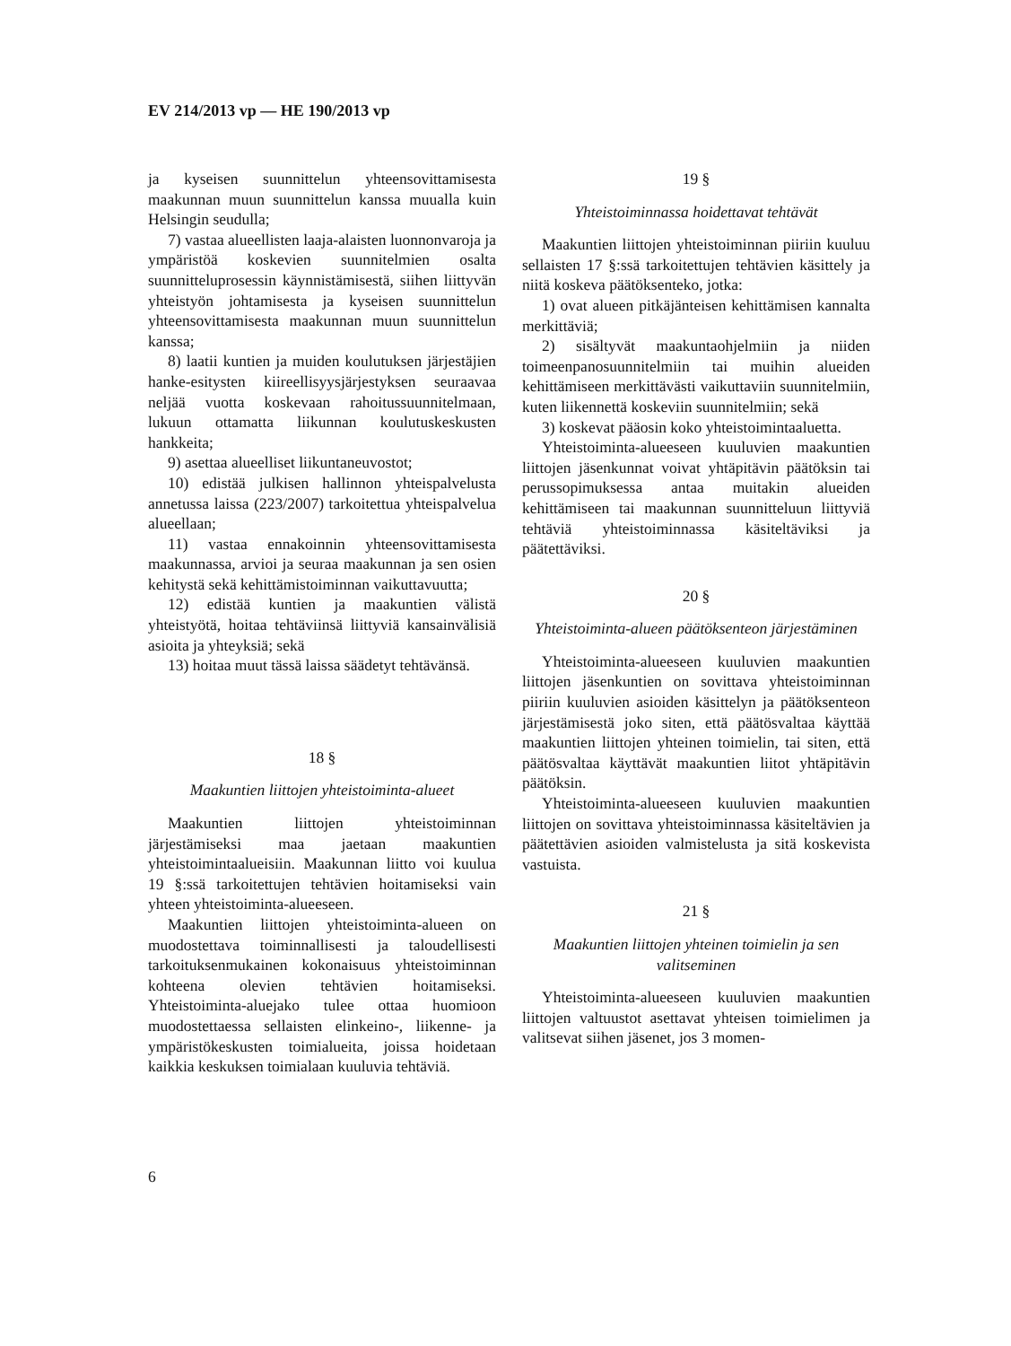EV 214/2013 vp — HE 190/2013 vp
ja kyseisen suunnittelun yhteensovittamisesta maakunnan muun suunnittelun kanssa muualla kuin Helsingin seudulla;
7) vastaa alueellisten laaja-alaisten luonnonvaroja ja ympäristöä koskevien suunnitelmien osalta suunnitteluprosessin käynnistämisestä, siihen liittyvän yhteistyön johtamisesta ja kyseisen suunnittelun yhteensovittamisesta maakunnan muun suunnittelun kanssa;
8) laatii kuntien ja muiden koulutuksen järjestäjien hanke-esitysten kiireellisyysjärjestyksen seuraavaa neljää vuotta koskevaan rahoitussuunnitelmaan, lukuun ottamatta liikunnan koulutuskeskusten hankkeita;
9) asettaa alueelliset liikuntaneuvostot;
10) edistää julkisen hallinnon yhteispalvelusta annetussa laissa (223/2007) tarkoitettua yhteispalvelua alueellaan;
11) vastaa ennakoinnin yhteensovittamisesta maakunnassa, arvioi ja seuraa maakunnan ja sen osien kehitystä sekä kehittämistoiminnan vaikuttavuutta;
12) edistää kuntien ja maakuntien välistä yhteistyötä, hoitaa tehtäviinsä liittyviä kansainvälisiä asioita ja yhteyksiä; sekä
13) hoitaa muut tässä laissa säädetyt tehtävänsä.
18 §
Maakuntien liittojen yhteistoiminta-alueet
Maakuntien liittojen yhteistoiminnan järjestämiseksi maa jaetaan maakuntien yhteistoimintaalueisiin. Maakunnan liitto voi kuulua 19 §:ssä tarkoitettujen tehtävien hoitamiseksi vain yhteen yhteistoiminta-alueeseen.
Maakuntien liittojen yhteistoiminta-alueen on muodostettava toiminnallisesti ja taloudellisesti tarkoituksenmukainen kokonaisuus yhteistoiminnan kohteena olevien tehtävien hoitamiseksi. Yhteistoiminta-aluejako tulee ottaa huomioon muodostettaessa sellaisten elinkeino-, liikenne- ja ympäristökeskusten toimialueita, joissa hoidetaan kaikkia keskuksen toimialaan kuuluvia tehtäviä.
19 §
Yhteistoiminnassa hoidettavat tehtävät
Maakuntien liittojen yhteistoiminnan piiriin kuuluu sellaisten 17 §:ssä tarkoitettujen tehtävien käsittely ja niitä koskeva päätöksenteko, jotka:
1) ovat alueen pitkäjänteisen kehittämisen kannalta merkittäviä;
2) sisältyvät maakuntaohjelmiin ja niiden toimeenpanosuunnitelmiin tai muihin alueiden kehittämiseen merkittävästi vaikuttaviin suunnitelmiin, kuten liikennettä koskeviin suunnitelmiin; sekä
3) koskevat pääosin koko yhteistoimintaaluetta.
Yhteistoiminta-alueeseen kuuluvien maakuntien liittojen jäsenkunnat voivat yhtäpitävin päätöksin tai perussopimuksessa antaa muitakin alueiden kehittämiseen tai maakunnan suunnitteluun liittyviä tehtäviä yhteistoiminnassa käsiteltäviksi ja päätettäviksi.
20 §
Yhteistoiminta-alueen päätöksenteon järjestäminen
Yhteistoiminta-alueeseen kuuluvien maakuntien liittojen jäsenkuntien on sovittava yhteistoiminnan piiriin kuuluvien asioiden käsittelyn ja päätöksenteon järjestämisestä joko siten, että päätösvaltaa käyttää maakuntien liittojen yhteinen toimielin, tai siten, että päätösvaltaa käyttävät maakuntien liitot yhtäpitävin päätöksin.
Yhteistoiminta-alueeseen kuuluvien maakuntien liittojen on sovittava yhteistoiminnassa käsiteltävien ja päätettävien asioiden valmistelusta ja sitä koskevista vastuista.
21 §
Maakuntien liittojen yhteinen toimielin ja sen valitseminen
Yhteistoiminta-alueeseen kuuluvien maakuntien liittojen valtuustot asettavat yhteisen toimielimen ja valitsevat siihen jäsenet, jos 3 momen-
6